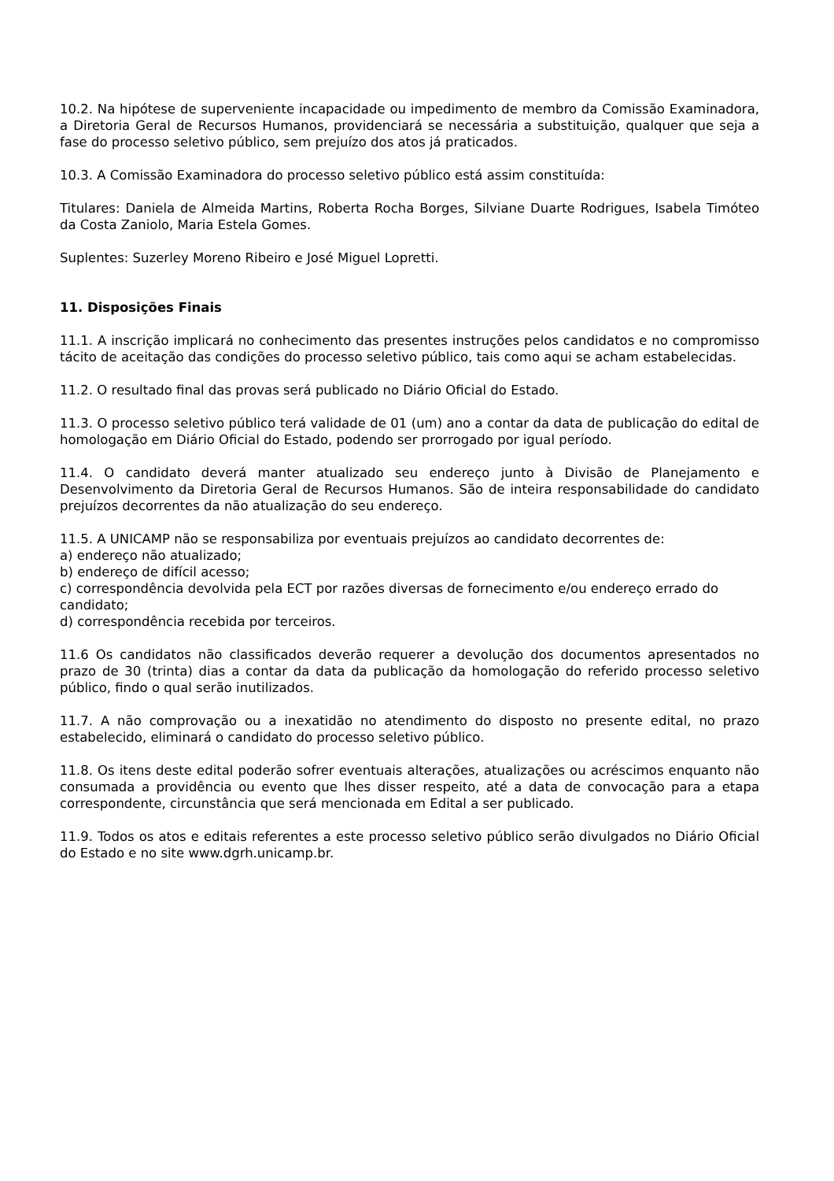10.2. Na hipótese de superveniente incapacidade ou impedimento de membro da Comissão Examinadora, a Diretoria Geral de Recursos Humanos, providenciará se necessária a substituição, qualquer que seja a fase do processo seletivo público, sem prejuízo dos atos já praticados.
10.3. A Comissão Examinadora do processo seletivo público está assim constituída:
Titulares: Daniela de Almeida Martins, Roberta Rocha Borges, Silviane Duarte Rodrigues, Isabela Timóteo da Costa Zaniolo, Maria Estela Gomes.
Suplentes: Suzerley Moreno Ribeiro e José Miguel Lopretti.
11. Disposições Finais
11.1. A inscrição implicará no conhecimento das presentes instruções pelos candidatos e no compromisso tácito de aceitação das condições do processo seletivo público, tais como aqui se acham estabelecidas.
11.2. O resultado final das provas será publicado no Diário Oficial do Estado.
11.3. O processo seletivo público terá validade de 01 (um) ano a contar da data de publicação do edital de homologação em Diário Oficial do Estado, podendo ser prorrogado por igual período.
11.4. O candidato deverá manter atualizado seu endereço junto à Divisão de Planejamento e Desenvolvimento da Diretoria Geral de Recursos Humanos. São de inteira responsabilidade do candidato prejuízos decorrentes da não atualização do seu endereço.
11.5. A UNICAMP não se responsabiliza por eventuais prejuízos ao candidato decorrentes de:
a) endereço não atualizado;
b) endereço de difícil acesso;
c) correspondência devolvida pela ECT por razões diversas de fornecimento e/ou endereço errado do candidato;
d) correspondência recebida por terceiros.
11.6 Os candidatos não classificados deverão requerer a devolução dos documentos apresentados no prazo de 30 (trinta) dias a contar da data da publicação da homologação do referido processo seletivo público, findo o qual serão inutilizados.
11.7. A não comprovação ou a inexatidão no atendimento do disposto no presente edital, no prazo estabelecido, eliminará o candidato do processo seletivo público.
11.8. Os itens deste edital poderão sofrer eventuais alterações, atualizações ou acréscimos enquanto não consumada a providência ou evento que lhes disser respeito, até a data de convocação para a etapa correspondente, circunstância que será mencionada em Edital a ser publicado.
11.9. Todos os atos e editais referentes a este processo seletivo público serão divulgados no Diário Oficial do Estado e no site www.dgrh.unicamp.br.